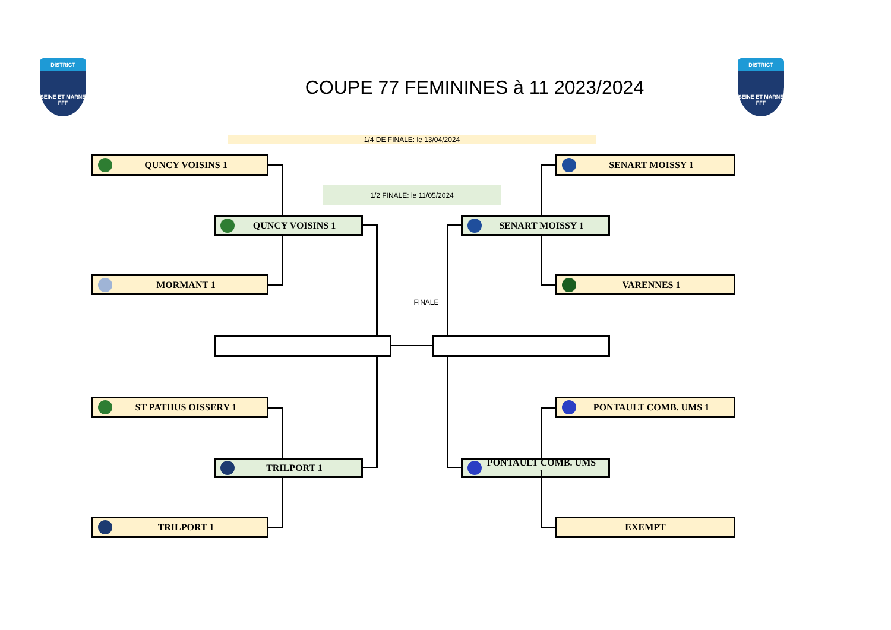DISTRICT
SEINE ET MARNE
FFF
COUPE 77 FEMININES à 11 2023/2024
DISTRICT
SEINE ET MARNE
FFF
1/4 DE FINALE: le 13/04/2024
QUNCY VOISINS 1
SENART MOISSY 1
1/2 FINALE: le 11/05/2024
QUNCY VOISINS 1
SENART MOISSY 1
MORMANT 1
VARENNES 1
FINALE
ST PATHUS OISSERY 1
PONTAULT COMB. UMS 1
TRILPORT 1
PONTAULT COMB. UMS 1
TRILPORT 1
EXEMPT